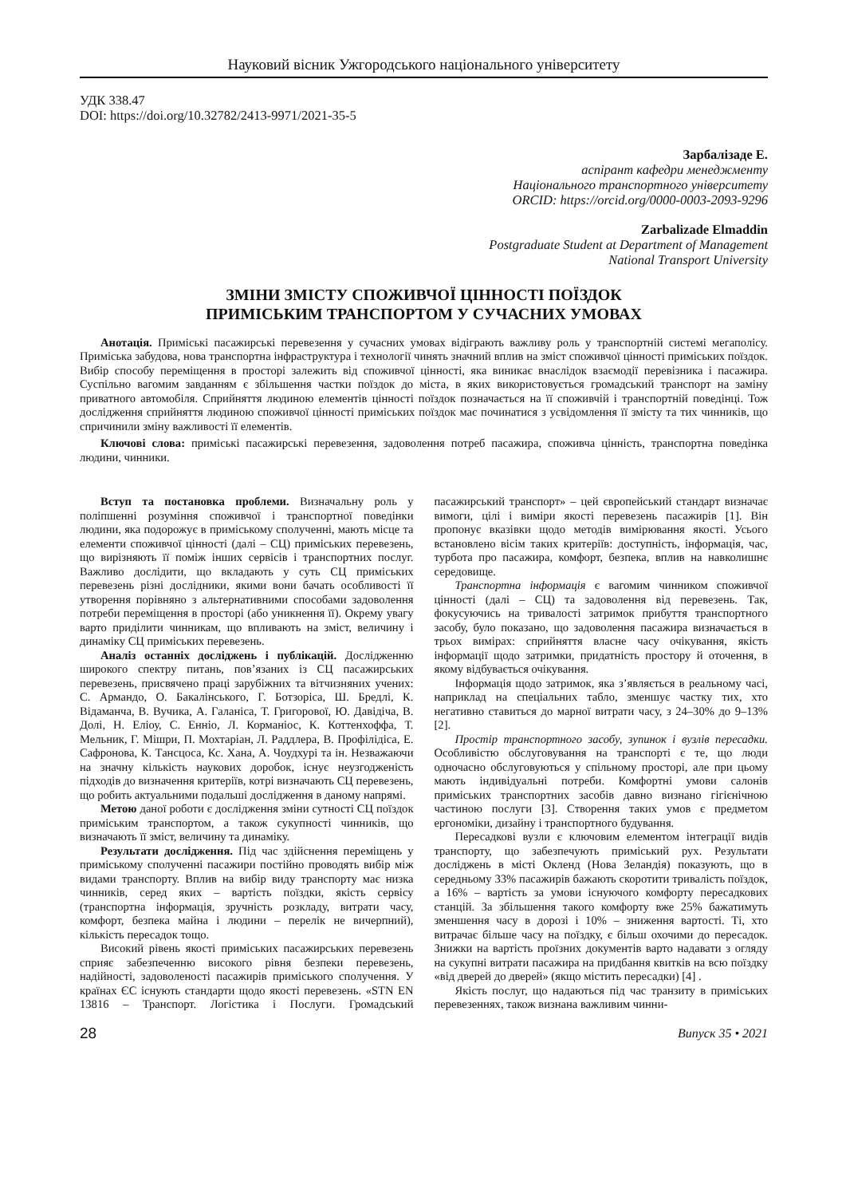Науковий вісник Ужгородського національного університету
УДК 338.47
DOI: https://doi.org/10.32782/2413-9971/2021-35-5
Зарбалізаде Е.
аспірант кафедри менеджменту
Національного транспортного університету
ORCID: https://orcid.org/0000-0003-2093-9296
Zarbalizade Elmaddin
Postgraduate Student at Department of Management
National Transport University
ЗМІНИ ЗМІСТУ СПОЖИВЧОЇ ЦІННОСТІ ПОЇЗДОК
ПРИМІСЬКИМ ТРАНСПОРТОМ У СУЧАСНИХ УМОВАХ
Анотація. Приміські пасажирські перевезення у сучасних умовах відіграють важливу роль у транспортній системі мегаполісу. Приміська забудова, нова транспортна інфраструктура і технології чинять значний вплив на зміст споживчої цінності приміських поїздок. Вибір способу переміщення в просторі залежить від споживчої цінності, яка виникає внаслідок взаємодії перевізника і пасажира. Суспільно вагомим завданням є збільшення частки поїздок до міста, в яких використовується громадський транспорт на заміну приватного автомобіля. Сприйняття людиною елементів цінності поїздок позначається на її споживчій і транспортній поведінці. Тож дослідження сприйняття людиною споживчої цінності приміських поїздок має починатися з усвідомлення її змісту та тих чинників, що спричинили зміну важливості її елементів.
Ключові слова: приміські пасажирські перевезення, задоволення потреб пасажира, споживча цінність, транспортна поведінка людини, чинники.
Вступ та постановка проблеми. Визначальну роль у поліпшенні розуміння споживчої і транспортної поведінки людини, яка подорожує в приміському сполученні, мають місце та елементи споживчої цінності (далі – СЦ) приміських перевезень, що вирізняють її поміж інших сервісів і транспортних послуг. Важливо дослідити, що вкладають у суть СЦ приміських перевезень різні дослідники, якими вони бачать особливості її утворення порівняно з альтернативними способами задоволення потреби переміщення в просторі (або уникнення її). Окрему увагу варто приділити чинникам, що впливають на зміст, величину і динаміку СЦ приміських перевезень.
Аналіз останніх досліджень і публікацій. Дослідженню широкого спектру питань, пов’язаних із СЦ пасажирських перевезень, присвячено праці зарубіжних та вітчизняних учених: С. Армандо, О. Бакалінського, Г. Ботзоріса, Ш. Бредлі, К. Відаманча, В. Вучика, А. Галаніса, Т. Григорової, Ю. Давідіча, В. Долі, Н. Еліоу, С. Енніо, Л. Корманіос, К. Коттенхоффа, Т. Мельник, Г. Мішри, П. Мохтаріан, Л. Раддлера, В. Профілідіса, Е. Сафронова, К. Тансцоса, Кс. Хана, А. Чоудхурі та ін. Незважаючи на значну кількість наукових доробок, існує неузгодженість підходів до визначення критеріїв, котрі визначають СЦ перевезень, що робить актуальними подальші дослідження в даному напрямі.
Метою даної роботи є дослідження зміни сутності СЦ поїздок приміським транспортом, а також сукупності чинників, що визначають її зміст, величину та динаміку.
Результати дослідження. Під час здійснення переміщень у приміському сполученні пасажири постійно проводять вибір між видами транспорту. Вплив на вибір виду транспорту має низка чинників, серед яких – вартість поїздки, якість сервісу (транспортна інформація, зручність розкладу, витрати часу, комфорт, безпека майна і людини – перелік не вичерпний), кількість пересадок тощо.
Високий рівень якості приміських пасажирських перевезень сприяє забезпеченню високого рівня безпеки перевезень, надійності, задоволеності пасажирів приміського сполучення. У країнах ЄС існують стандарти щодо якості перевезень. «STN EN 13816 – Транспорт. Логістика і Послуги. Громадський пасажирський транспорт» – цей європейський стандарт визначає вимоги, цілі і виміри якості перевезень пасажирів [1]. Він пропонує вказівки щодо методів вимірювання якості. Усього встановлено вісім таких критеріїв: доступність, інформація, час, турбота про пасажира, комфорт, безпека, вплив на навколишнє середовище.
Транспортна інформація є вагомим чинником споживчої цінності (далі – СЦ) та задоволення від перевезень. Так, фокусуючись на тривалості затримок прибуття транспортного засобу, було показано, що задоволення пасажира визначається в трьох вимірах: сприйняття власне часу очікування, якість інформації щодо затримки, придатність простору й оточення, в якому відбувається очікування.
Інформація щодо затримок, яка з’являється в реальному часі, наприклад на спеціальних табло, зменшує частку тих, хто негативно ставиться до марної витрати часу, з 24–30% до 9–13% [2].
Простір транспортного засобу, зупинок і вузлів пересадки. Особливістю обслуговування на транспорті є те, що люди одночасно обслуговуються у спільному просторі, але при цьому мають індивідуальні потреби. Комфортні умови салонів приміських транспортних засобів давно визнано гігієнічною частиною послуги [3]. Створення таких умов є предметом ергономіки, дизайну і транспортного будування.
Пересадкові вузли є ключовим елементом інтеграції видів транспорту, що забезпечують приміський рух. Результати досліджень в місті Окленд (Нова Зеландія) показують, що в середньому 33% пасажирів бажають скоротити тривалість поїздок, а 16% – вартість за умови існуючого комфорту пересадкових станцій. За збільшення такого комфорту вже 25% бажатимуть зменшення часу в дорозі і 10% – зниження вартості. Ті, хто витрачає більше часу на поїздку, є більш охочими до пересадок. Знижки на вартість проїзних документів варто надавати з огляду на сукупні витрати пасажира на придбання квитків на всю поїздку «від дверей до дверей» (якщо містить пересадки) [4] .
Якість послуг, що надаються під час транзиту в приміських перевезеннях, також визнана важливим чинни-
28 Випуск 35 • 2021